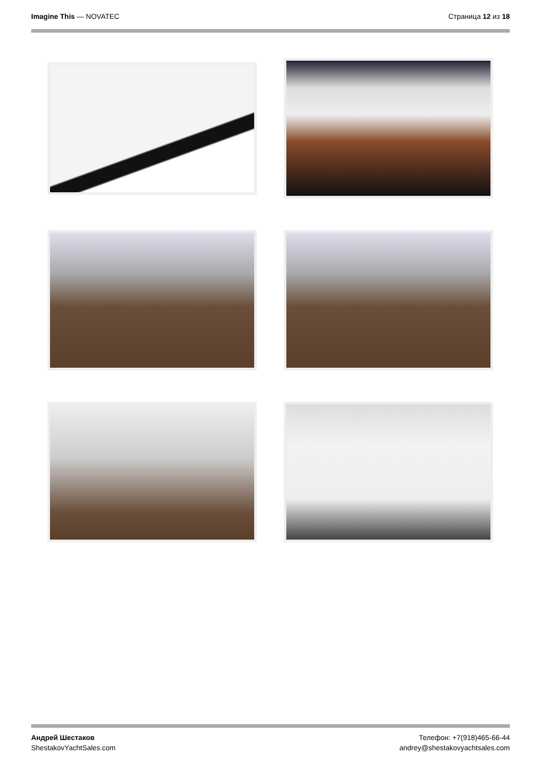Imagine This — NOVATEC Страница 12 из 18
Андрей Шестаков
ShestakovYachtSales.com
Телефон: +7(918)465-66-44
andrey@shestakovyachtsales.com